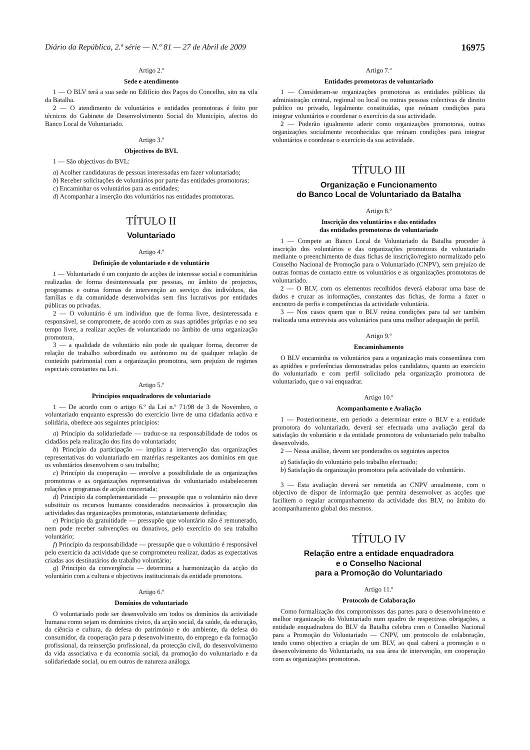Diário da República, 2.ª série — N.º 81 — 27 de Abril de 2009 16975
Artigo 2.º
Sede e atendimento
1 — O BLV terá a sua sede no Edifício dos Paços do Concelho, sito na vila da Batalha.
2 — O atendimento de voluntários e entidades promotoras é feito por técnicos do Gabinete de Desenvolvimento Social do Município, afectos do Banco Local de Voluntariado.
Artigo 3.º
Objectivos do BVL
1 — São objectivos do BVL:
a) Acolher candidaturas de pessoas interessadas em fazer voluntariado;
b) Receber solicitações de voluntários por parte das entidades promotoras;
c) Encaminhar os voluntários para as entidades;
d) Acompanhar a inserção dos voluntários nas entidades promotoras.
TÍTULO II
Voluntariado
Artigo 4.º
Definição de voluntariado e de voluntário
1 — Voluntariado é um conjunto de acções de interesse social e comunitárias realizadas de forma desinteressada por pessoas, no âmbito de projectos, programas e outras formas de intervenção ao serviço dos indivíduos, das famílias e da comunidade desenvolvidas sem fins lucrativos por entidades públicas ou privadas.
2 — O voluntário é um indivíduo que de forma livre, desinteressada e responsável, se compromete, de acordo com as suas aptidões próprias e no seu tempo livre, a realizar acções de voluntariado no âmbito de uma organização promotora.
3 — a qualidade de voluntário não pode de qualquer forma, decorrer de relação de trabalho subordinado ou autónomo ou de qualquer relação de conteúdo patrimonial com a organização promotora, sem prejuízo de regimes especiais constantes na Lei.
Artigo 5.º
Princípios enquadradores de voluntariado
1 — De acordo com o artigo 6.º da Lei n.º 71/98 de 3 de Novembro, o voluntariado enquanto expressão do exercício livre de uma cidadania activa e solidária, obedece aos seguintes princípios:
a) Princípio da solidariedade — traduz-se na responsabilidade de todos os cidadãos pela realização dos fins do voluntariado;
b) Princípio da participação — implica a intervenção das organizações representativas do voluntariado em matérias respeitantes aos domínios em que os voluntários desenvolvem o seu trabalho;
c) Princípio da cooperação — envolve a possibilidade de as organizações promotoras e as organizações representativas do voluntariado estabelecerem relações e programas de acção concertada;
d) Princípio da complementaridade — pressupõe que o voluntário não deve substituir os recursos humanos considerados necessários à prossecução das actividades das organizações promotoras, estatutariamente definidas;
e) Princípio da gratuitidade — pressupõe que voluntário não é remunerado, nem pode receber subvenções ou donativos, pelo exercício do seu trabalho voluntário;
f) Princípio da responsabilidade — pressupõe que o voluntário é responsável pelo exercício da actividade que se comprometeu realizar, dadas as expectativas criadas aos destinatários do trabalho voluntário;
g) Princípio da convergência — determina a harmonização da acção do voluntário com a cultura e objectivos institucionais da entidade promotora.
Artigo 6.º
Domínios do voluntariado
O voluntariado pode ser desenvolvido em todos os domínios da actividade humana como sejam os domínios cívico, da acção social, da saúde, da educação, da ciência e cultura, da defesa do património e do ambiente, da defesa do consumidor, da cooperação para p desenvolvimento, do emprego e da formação profissional, da reinserção profissional, da protecção civil, do desenvolvimento da vida associativa e da economia social, da promoção do voluntariado e da solidariedade social, ou em outros de natureza análoga.
Artigo 7.º
Entidades promotoras de voluntariado
1 — Consideram-se organizações promotoras as entidades públicas da administração central, regional ou local ou outras pessoas colectivas de direito publico ou privado, legalmente constituídas, que reúnam condições para integrar voluntários e coordenar o exercício da sua actividade.
2 — Poderão igualmente aderir como organizações promotoras, outras organizações socialmente reconhecidas que reúnam condições para integrar voluntários e coordenar o exercício da sua actividade.
TÍTULO III
Organização e Funcionamento
do Banco Local de Voluntariado da Batalha
Artigo 8.º
Inscrição dos voluntários e das entidades
das entidades promotoras de voluntariado
1 — Compete ao Banco Local de Voluntariado da Batalha proceder à inscrição dos voluntários e das organizações promotoras de voluntariado mediante o preenchimento de duas fichas de inscrição/registo normalizado pelo Conselho Nacional de Promoção para o Voluntariado (CNPV), sem prejuízo de outras formas de contacto entre os voluntários e as organizações promotoras de voluntariado.
2 — O BLV, com os elementos recolhidos deverá elaborar uma base de dados e cruzar as informações, constantes das fichas, de forma a fazer o encontro de perfis e competências da actividade voluntária.
3 — Nos casos quem que o BLV reúna condições para tal ser também realizada uma entrevista aos voluntários para uma melhor adequação de perfil.
Artigo 9.º
Encaminhamento
O BLV encaminha os voluntários para a organização mais consentânea com as aptidões e preferências demonstradas pelos candidatos, quanto ao exercício do voluntariado e com perfil solicitado pela organização promotora de voluntariado, que o vai enquadrar.
Artigo 10.º
Acompanhamento e Avaliação
1 — Posteriormente, em período a determinar entre o BLV e a entidade promotora do voluntariado, deverá ser efectuada uma avaliação geral da satisfação do voluntário e da entidade promotora de voluntariado pelo trabalho desenvolvido.
2 — Nessa análise, devem ser ponderados os seguintes aspectos
a) Satisfação do voluntário pelo trabalho efectuado;
b) Satisfação da organização promotora pela actividade do voluntário.
3 — Esta avaliação deverá ser remetida ao CNPV anualmente, com o objectivo de dispor de informação que permita desenvolver as acções que facilitem o regular acompanhamento da actividade dos BLV, no âmbito do acompanhamento global dos mesmos.
TÍTULO IV
Relação entre a entidade enquadradora
e o Conselho Nacional
para a Promoção do Voluntariado
Artigo 11.º
Protocolo de Colaboração
Como formalização dos compromissos das partes para o desenvolvimento e melhor organização do Voluntariado num quadro de respectivas obrigações, a entidade enquadradora do BLV da Batalha celebra com o Conselho Nacional para a Promoção do Voluntariado — CNPV, um protocolo de colaboração, tendo como objectivo a criação de um BLV, ao qual caberá a promoção e o desenvolvimento do Voluntariado, na sua área de intervenção, em cooperação com as organizações promotoras.